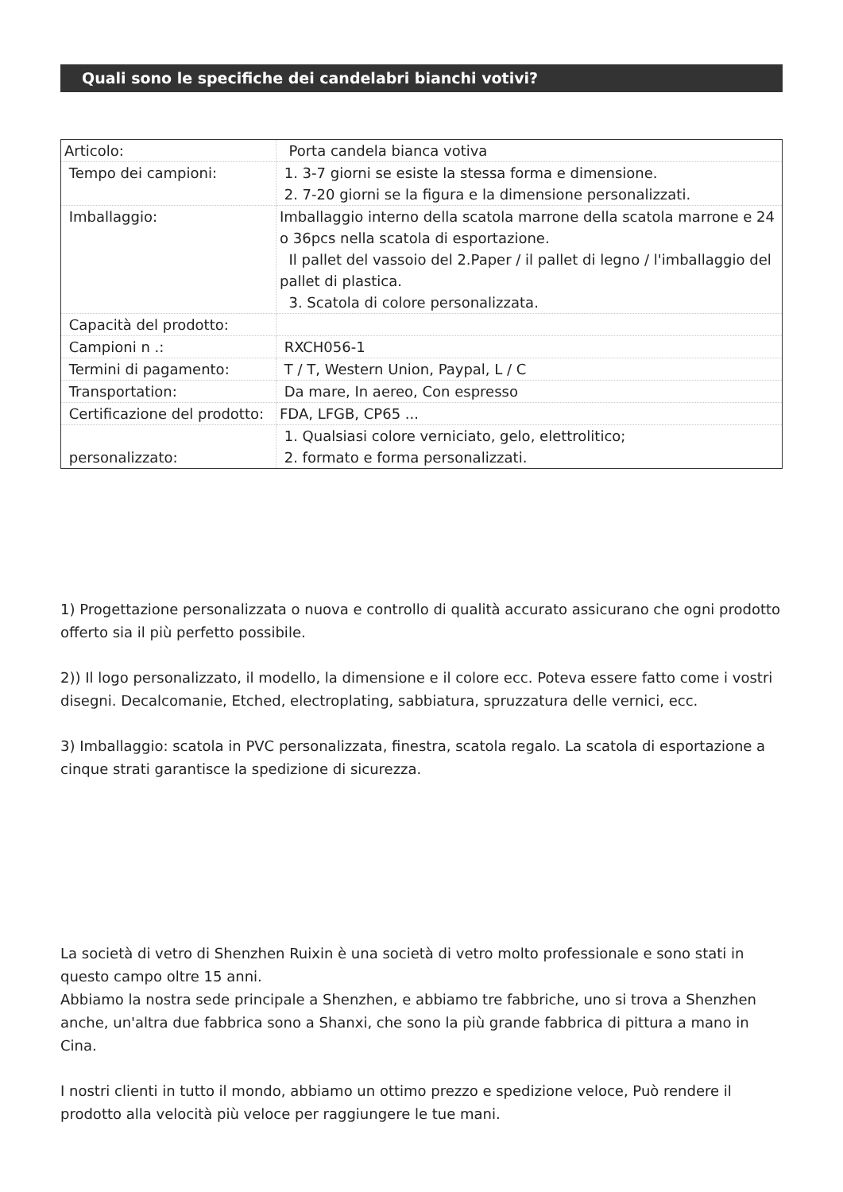Quali sono le specifiche dei candelabri bianchi votivi?
| Articolo: | Porta candela bianca votiva |
| Tempo dei campioni: | 1. 3-7 giorni se esiste la stessa forma e dimensione. 2. 7-20 giorni se la figura e la dimensione personalizzati. |
| Imballaggio: | Imballaggio interno della scatola marrone della scatola marrone e 24 o 36pcs nella scatola di esportazione. Il pallet del vassoio del 2.Paper / il pallet di legno / l'imballaggio del pallet di plastica. 3. Scatola di colore personalizzata. |
| Capacità del prodotto: | |
| Campioni n .: | RXCH056-1 |
| Termini di pagamento: | T / T, Western Union, Paypal, L / C |
| Transportation: | Da mare, In aereo, Con espresso |
| Certificazione del prodotto: | FDA, LFGB, CP65 ... |
| personalizzato: | 1. Qualsiasi colore verniciato, gelo, elettrolitico; 2. formato e forma personalizzati. |
1) Progettazione personalizzata o nuova e controllo di qualità accurato assicurano che ogni prodotto offerto sia il più perfetto possibile.
2)) Il logo personalizzato, il modello, la dimensione e il colore ecc. Poteva essere fatto come i vostri disegni. Decalcomanie, Etched, electroplating, sabbiatura, spruzzatura delle vernici, ecc.
3) Imballaggio: scatola in PVC personalizzata, finestra, scatola regalo. La scatola di esportazione a cinque strati garantisce la spedizione di sicurezza.
La società di vetro di Shenzhen Ruixin è una società di vetro molto professionale e sono stati in questo campo oltre 15 anni.
Abbiamo la nostra sede principale a Shenzhen, e abbiamo tre fabbriche, uno si trova a Shenzhen anche, un'altra due fabbrica sono a Shanxi, che sono la più grande fabbrica di pittura a mano in Cina.
I nostri clienti in tutto il mondo, abbiamo un ottimo prezzo e spedizione veloce, Può rendere il prodotto alla velocità più veloce per raggiungere le tue mani.